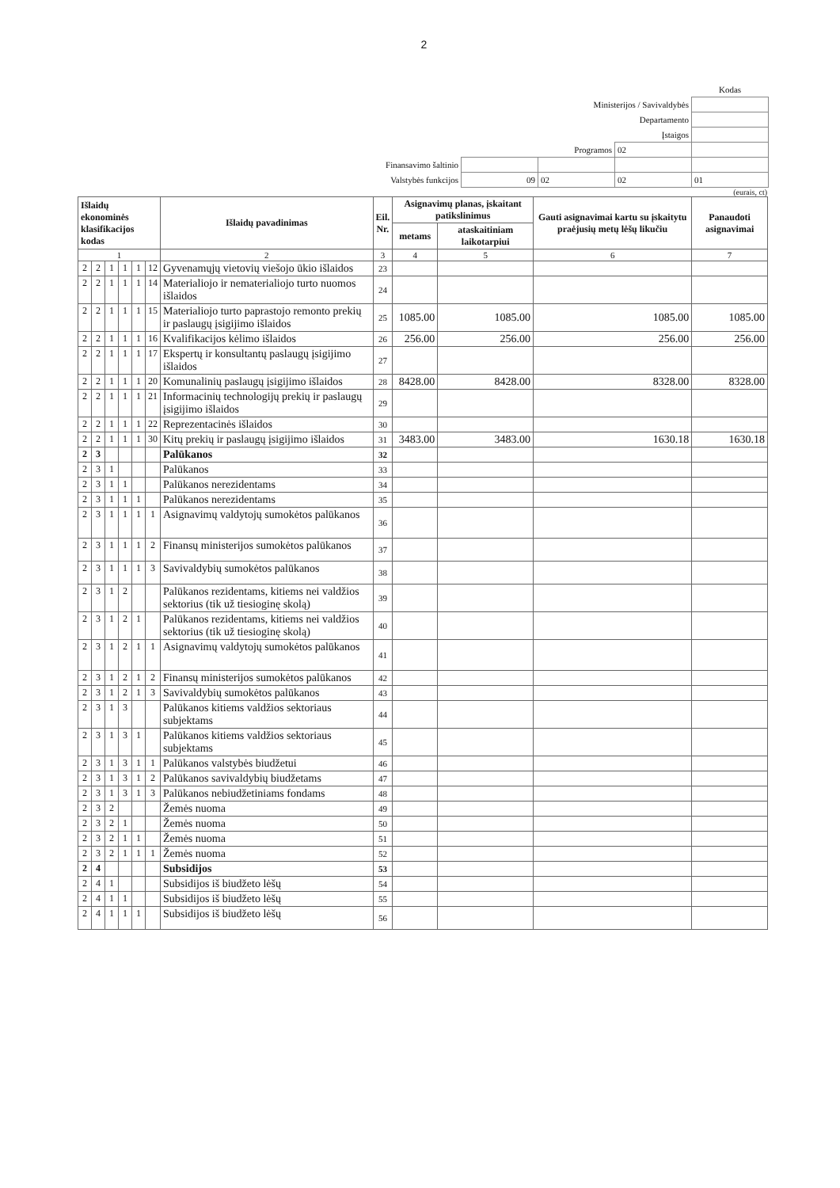2
| | | | | Kodas |
| Ministerijos / Savivaldybės | | | | |
| Departamento | | | | |
| Įstaigos | | | | |
| Programos | | | 02 | |
| Finansavimo šaltinio | | | | |
| Valstybės funkcijos | 09 | 02 | 02 | 01 |
(eurais, ct)
| Išlaidų ekonominės klasifikacijos kodas | | | | | | Išlaidų pavadinimas | Eil. Nr. | Asignavimų planas, įskaitant patikslinimus | | Gauti asignavimai kartu su įskaitytu praėjusių metų lėšų likučiu | Panaudoti asignavimai |
| --- | --- | --- | --- | --- | --- | --- | --- | --- | --- | --- | --- |
| | | | | | | | | metams | ataskaitiniam laikotarpiui | | |
| 1 | | | | | | 2 | 3 | 4 | 5 | 6 | 7 |
| 2 | 2 | 1 | 1 | 1 | 12 | Gyvenamųjų vietovių viešojo ūkio išlaidos | 23 | | | | |
| 2 | 2 | 1 | 1 | 1 | 14 | Materialiojo ir nematerialiojo turto nuomos išlaidos | 24 | | | | |
| 2 | 2 | 1 | 1 | 1 | 15 | Materialiojo turto paprastojo remonto prekių ir paslaugų įsigijimo išlaidos | 25 | 1085.00 | 1085.00 | 1085.00 | 1085.00 |
| 2 | 2 | 1 | 1 | 1 | 16 | Kvalifikacijos kėlimo išlaidos | 26 | 256.00 | 256.00 | 256.00 | 256.00 |
| 2 | 2 | 1 | 1 | 1 | 17 | Ekspertų ir konsultantų paslaugų įsigijimo išlaidos | 27 | | | | |
| 2 | 2 | 1 | 1 | 1 | 20 | Komunalinių paslaugų įsigijimo išlaidos | 28 | 8428.00 | 8428.00 | 8328.00 | 8328.00 |
| 2 | 2 | 1 | 1 | 1 | 21 | Informacinių technologijų prekių ir paslaugų įsigijimo išlaidos | 29 | | | | |
| 2 | 2 | 1 | 1 | 1 | 22 | Reprezentacinės išlaidos | 30 | | | | |
| 2 | 2 | 1 | 1 | 1 | 30 | Kitų prekių ir paslaugų įsigijimo išlaidos | 31 | 3483.00 | 3483.00 | 1630.18 | 1630.18 |
| 2 | 3 | | | | | Palūkanos | 32 | | | | |
| 2 | 3 | 1 | | | | Palūkanos | 33 | | | | |
| 2 | 3 | 1 | 1 | | | Palūkanos nerezidentams | 34 | | | | |
| 2 | 3 | 1 | 1 | 1 | | Palūkanos nerezidentams | 35 | | | | |
| 2 | 3 | 1 | 1 | 1 | 1 | Asignavimų valdytojų sumokėtos palūkanos | 36 | | | | |
| 2 | 3 | 1 | 1 | 1 | 2 | Finansų ministerijos sumokėtos palūkanos | 37 | | | | |
| 2 | 3 | 1 | 1 | 1 | 3 | Savivaldybių sumokėtos palūkanos | 38 | | | | |
| 2 | 3 | 1 | 2 | | | Palūkanos rezidentams, kitiems nei valdžios sektorius (tik už tiesioginę skolą) | 39 | | | | |
| 2 | 3 | 1 | 2 | 1 | | Palūkanos rezidentams, kitiems nei valdžios sektorius (tik už tiesioginę skolą) | 40 | | | | |
| 2 | 3 | 1 | 2 | 1 | 1 | Asignavimų valdytojų sumokėtos palūkanos | 41 | | | | |
| 2 | 3 | 1 | 2 | 1 | 2 | Finansų ministerijos sumokėtos palūkanos | 42 | | | | |
| 2 | 3 | 1 | 2 | 1 | 3 | Savivaldybių sumokėtos palūkanos | 43 | | | | |
| 2 | 3 | 1 | 3 | | | Palūkanos kitiems valdžios sektoriaus subjektams | 44 | | | | |
| 2 | 3 | 1 | 3 | 1 | | Palūkanos kitiems valdžios sektoriaus subjektams | 45 | | | | |
| 2 | 3 | 1 | 3 | 1 | 1 | Palūkanos valstybės biudžetui | 46 | | | | |
| 2 | 3 | 1 | 3 | 1 | 2 | Palūkanos savivaldybių biudžetams | 47 | | | | |
| 2 | 3 | 1 | 3 | 1 | 3 | Palūkanos nebiudžetiniams fondams | 48 | | | | |
| 2 | 3 | 2 | | | | Žemės nuoma | 49 | | | | |
| 2 | 3 | 2 | 1 | | | Žemės nuoma | 50 | | | | |
| 2 | 3 | 2 | 1 | 1 | | Žemės nuoma | 51 | | | | |
| 2 | 3 | 2 | 1 | 1 | 1 | Žemės nuoma | 52 | | | | |
| 2 | 4 | | | | | Subsidijos | 53 | | | | |
| 2 | 4 | 1 | | | | Subsidijos iš biudžeto lėšų | 54 | | | | |
| 2 | 4 | 1 | 1 | | | Subsidijos iš biudžeto lėšų | 55 | | | | |
| 2 | 4 | 1 | 1 | 1 | | Subsidijos iš biudžeto lėšų | 56 | | | | |